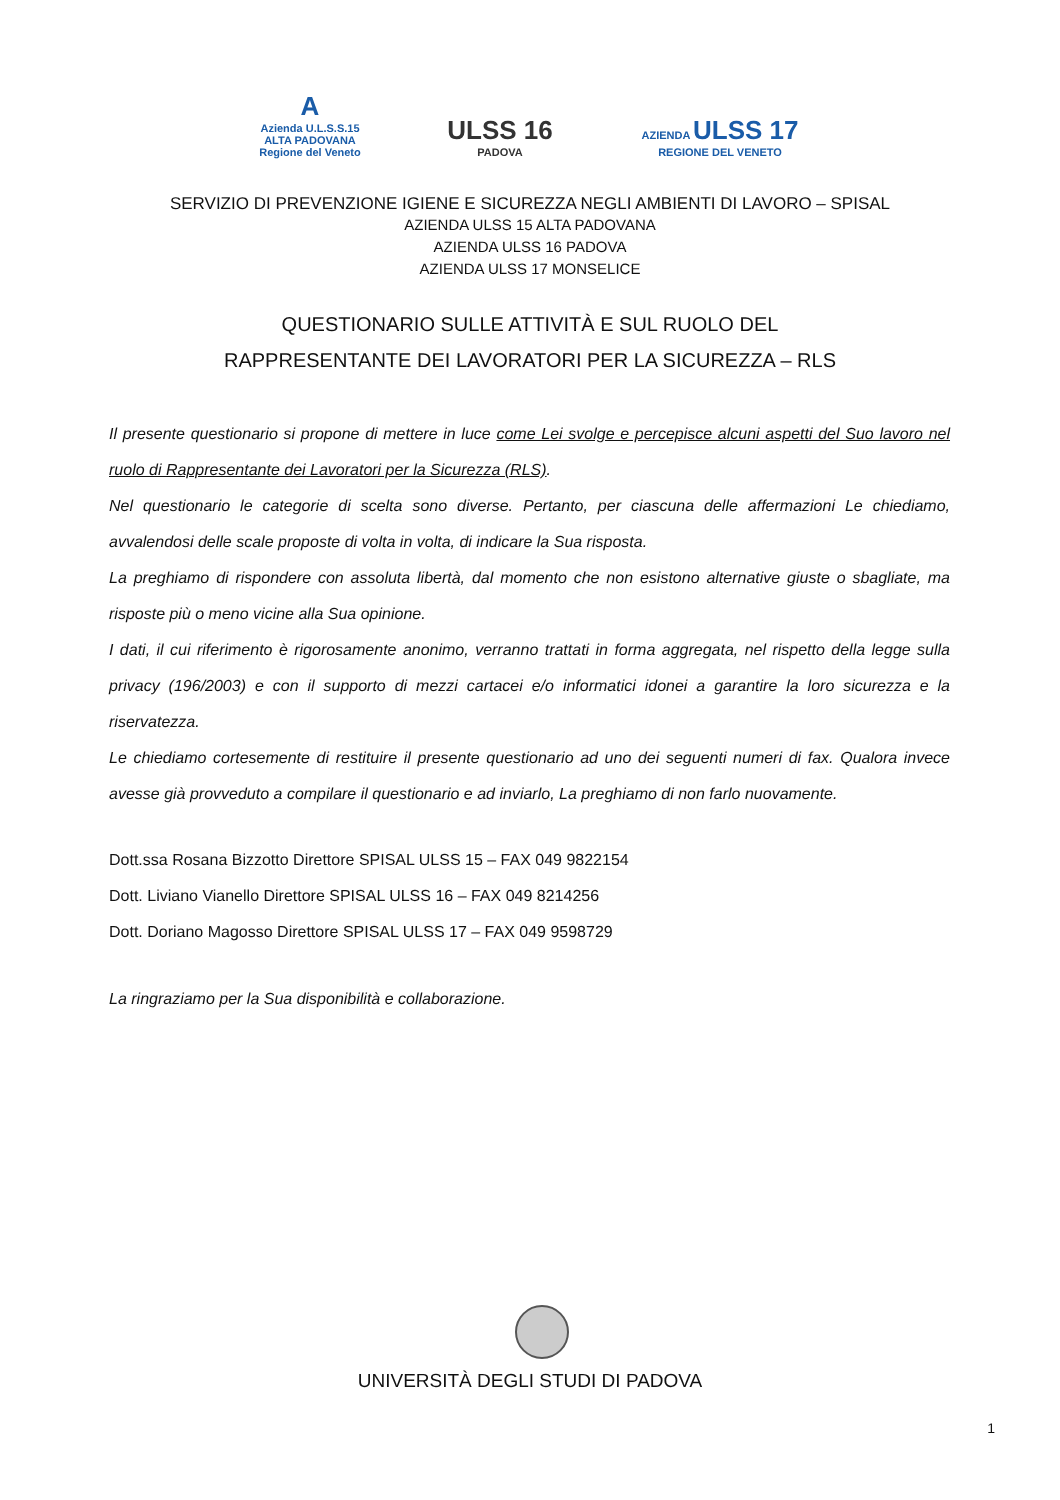A
Azienda U.L.S.S.15 ALTA PADOVANA Regione del Veneto
ULSS 16
PADOVA
AZIENDA ULSS 17
REGIONE DEL VENETO
SERVIZIO DI PREVENZIONE IGIENE E SICUREZZA NEGLI AMBIENTI DI LAVORO – SPISAL
AZIENDA ULSS 15 ALTA PADOVANA
AZIENDA ULSS 16 PADOVA
AZIENDA ULSS 17 MONSELICE
QUESTIONARIO SULLE ATTIVITÀ E SUL RUOLO DEL
RAPPRESENTANTE DEI LAVORATORI PER LA SICUREZZA – RLS
Il presente questionario si propone di mettere in luce come Lei svolge e percepisce alcuni aspetti del Suo lavoro nel ruolo di Rappresentante dei Lavoratori per la Sicurezza (RLS).
Nel questionario le categorie di scelta sono diverse. Pertanto, per ciascuna delle affermazioni Le chiediamo, avvalendosi delle scale proposte di volta in volta, di indicare la Sua risposta.
La preghiamo di rispondere con assoluta libertà, dal momento che non esistono alternative giuste o sbagliate, ma risposte più o meno vicine alla Sua opinione.
I dati, il cui riferimento è rigorosamente anonimo, verranno trattati in forma aggregata, nel rispetto della legge sulla privacy (196/2003) e con il supporto di mezzi cartacei e/o informatici idonei a garantire la loro sicurezza e la riservatezza.
Le chiediamo cortesemente di restituire il presente questionario ad uno dei seguenti numeri di fax. Qualora invece avesse già provveduto a compilare il questionario e ad inviarlo, La preghiamo di non farlo nuovamente.
Dott.ssa Rosana Bizzotto Direttore SPISAL ULSS 15 – FAX 049 9822154
Dott. Liviano Vianello Direttore SPISAL ULSS 16 – FAX 049 8214256
Dott. Doriano Magosso Direttore SPISAL ULSS 17 – FAX 049 9598729
La ringraziamo per la Sua disponibilità e collaborazione.
UNIVERSITÀ DEGLI STUDI DI PADOVA
1